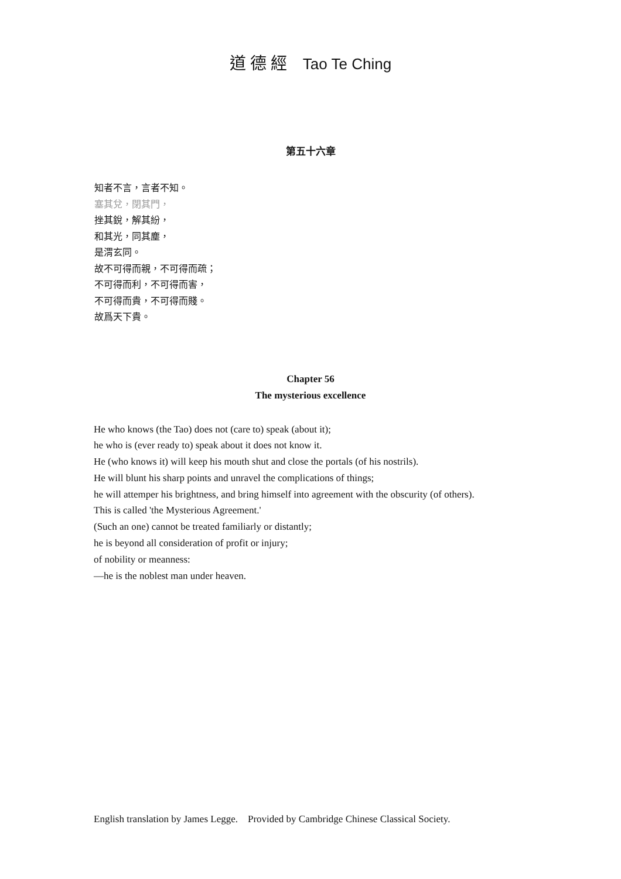道 德 經 Tao Te Ching
第五十六章
知者不言，言者不知。
塞其兌，閉其門，
挫其銳，解其紛，
和其光，同其塵，
是渭玄同。
故不可得而親，不可得而疏；
不可得而利，不可得而害，
不可得而貴，不可得而賤。
故爲天下貴。
Chapter 56
The mysterious excellence
He who knows (the Tao) does not (care to) speak (about it);
he who is (ever ready to) speak about it does not know it.
He (who knows it) will keep his mouth shut and close the portals (of his nostrils).
He will blunt his sharp points and unravel the complications of things;
he will attemper his brightness, and bring himself into agreement with the obscurity (of others).
This is called 'the Mysterious Agreement.'
(Such an one) cannot be treated familiarly or distantly;
he is beyond all consideration of profit or injury;
of nobility or meanness:
—he is the noblest man under heaven.
English translation by James Legge. Provided by Cambridge Chinese Classical Society.